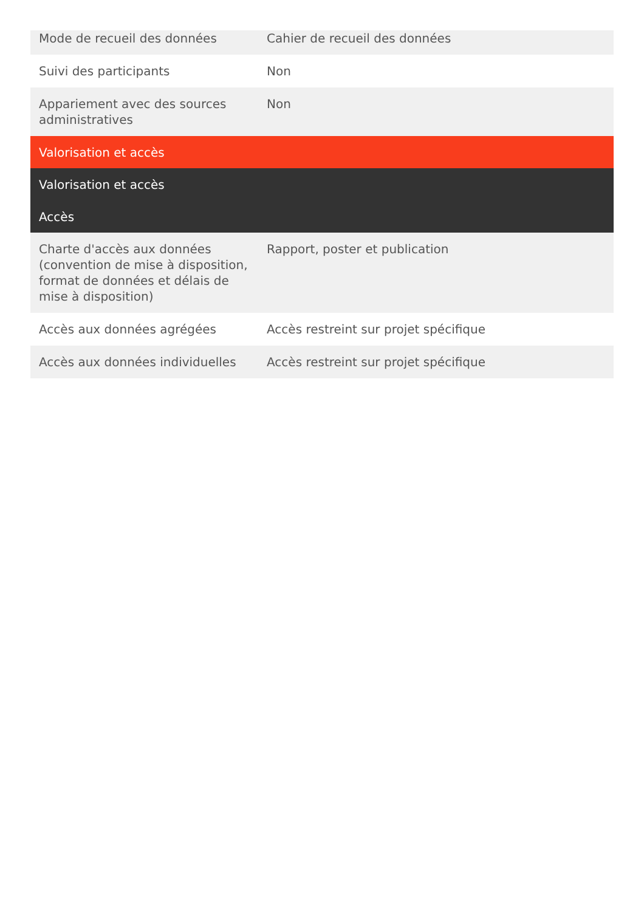| Mode de recueil des données | Cahier de recueil des données |
| Suivi des participants | Non |
| Appariement avec des sources administratives | Non |
| Valorisation et accès | |
| Valorisation et accès | |
| Accès | |
| Charte d'accès aux données (convention de mise à disposition, format de données et délais de mise à disposition) | Rapport, poster et publication |
| Accès aux données agrégées | Accès restreint sur projet spécifique |
| Accès aux données individuelles | Accès restreint sur projet spécifique |